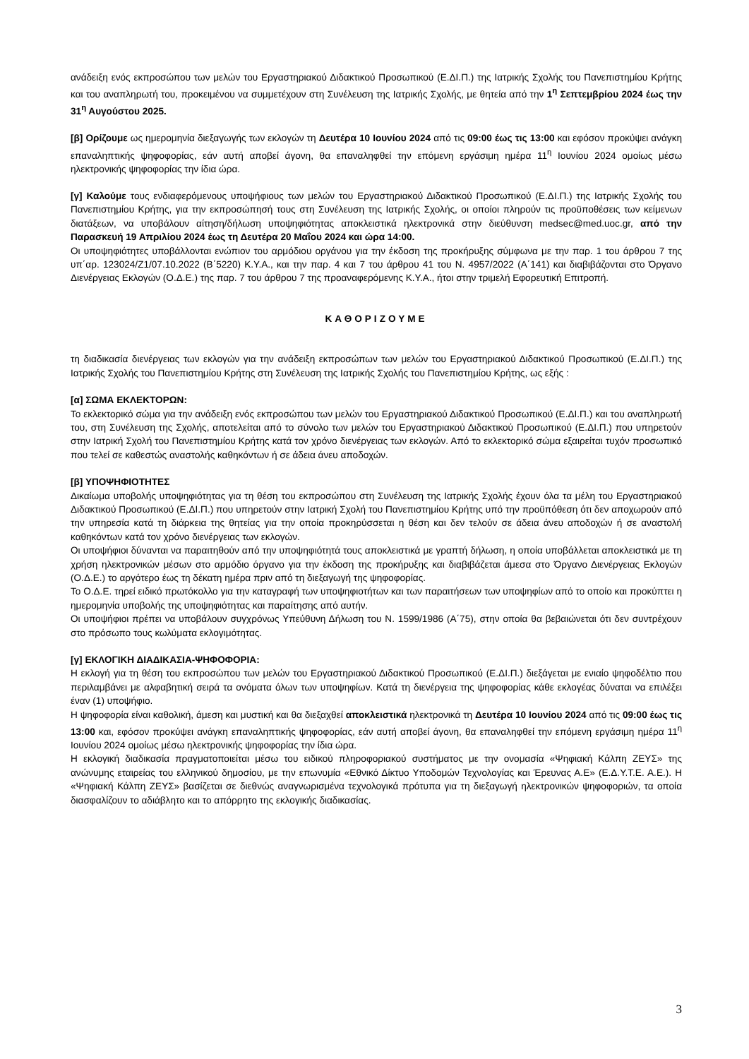ανάδειξη ενός εκπροσώπου των μελών του Εργαστηριακού Διδακτικού Προσωπικού (Ε.ΔΙ.Π.) της Ιατρικής Σχολής του Πανεπιστημίου Κρήτης και του αναπληρωτή του, προκειμένου να συμμετέχουν στη Συνέλευση της Ιατρικής Σχολής, με θητεία από την 1<sup>η</sup> Σεπτεμβρίου 2024 έως την 31<sup>η</sup> Αυγούστου 2025.
[β] Ορίζουμε ως ημερομηνία διεξαγωγής των εκλογών τη Δευτέρα 10 Ιουνίου 2024 από τις 09:00 έως τις 13:00 και εφόσον προκύψει ανάγκη επαναληπτικής ψηφοφορίας, εάν αυτή αποβεί άγονη, θα επαναληφθεί την επόμενη εργάσιμη ημέρα 11<sup>η</sup> Ιουνίου 2024 ομοίως μέσω ηλεκτρονικής ψηφοφορίας την ίδια ώρα.
[γ] Καλούμε τους ενδιαφερόμενους υποψήφιους των μελών του Εργαστηριακού Διδακτικού Προσωπικού (Ε.ΔΙ.Π.) της Ιατρικής Σχολής του Πανεπιστημίου Κρήτης, για την εκπροσώπησή τους στη Συνέλευση της Ιατρικής Σχολής, οι οποίοι πληρούν τις προϋποθέσεις των κείμενων διατάξεων, να υποβάλουν αίτηση/δήλωση υποψηφιότητας αποκλειστικά ηλεκτρονικά στην διεύθυνση medsec@med.uoc.gr, από την Παρασκευή 19 Απριλίου 2024 έως τη Δευτέρα 20 Μαΐου 2024 και ώρα 14:00.
Οι υποψηφιότητες υποβάλλονται ενώπιον του αρμόδιου οργάνου για την έκδοση της προκήρυξης σύμφωνα με την παρ. 1 του άρθρου 7 της υπ΄αρ. 123024/Ζ1/07.10.2022 (Β΄5220) Κ.Υ.Α., και την παρ. 4 και 7 του άρθρου 41 του Ν. 4957/2022 (Α΄141) και διαβιβάζονται στο Όργανο Διενέργειας Εκλογών (Ο.Δ.Ε.) της παρ. 7 του άρθρου 7 της προαναφερόμενης Κ.Υ.Α., ήτοι στην τριμελή Εφορευτική Επιτροπή.
ΚΑΘΟΡΙΖΟΥΜΕ
τη διαδικασία διενέργειας των εκλογών για την ανάδειξη εκπροσώπων των μελών του Εργαστηριακού Διδακτικού Προσωπικού (Ε.ΔΙ.Π.) της Ιατρικής Σχολής του Πανεπιστημίου Κρήτης στη Συνέλευση της Ιατρικής Σχολής του Πανεπιστημίου Κρήτης, ως εξής :
[α] ΣΩΜΑ ΕΚΛΕΚΤΟΡΩΝ:
Το εκλεκτορικό σώμα για την ανάδειξη ενός εκπροσώπου των μελών του Εργαστηριακού Διδακτικού Προσωπικού (Ε.ΔΙ.Π.) και του αναπληρωτή του, στη Συνέλευση της Σχολής, αποτελείται από το σύνολο των μελών του Εργαστηριακού Διδακτικού Προσωπικού (Ε.ΔΙ.Π.) που υπηρετούν στην Ιατρική Σχολή του Πανεπιστημίου Κρήτης κατά τον χρόνο διενέργειας των εκλογών. Από το εκλεκτορικό σώμα εξαιρείται τυχόν προσωπικό που τελεί σε καθεστώς αναστολής καθηκόντων ή σε άδεια άνευ αποδοχών.
[β] ΥΠΟΨΗΦΙΟΤΗΤΕΣ
Δικαίωμα υποβολής υποψηφιότητας για τη θέση του εκπροσώπου στη Συνέλευση της Ιατρικής Σχολής έχουν όλα τα μέλη του Εργαστηριακού Διδακτικού Προσωπικού (Ε.ΔΙ.Π.) που υπηρετούν στην Ιατρική Σχολή του Πανεπιστημίου Κρήτης υπό την προϋπόθεση ότι δεν αποχωρούν από την υπηρεσία κατά τη διάρκεια της θητείας για την οποία προκηρύσσεται η θέση και δεν τελούν σε άδεια άνευ αποδοχών ή σε αναστολή καθηκόντων κατά τον χρόνο διενέργειας των εκλογών.
Οι υποψήφιοι δύνανται να παραιτηθούν από την υποψηφιότητά τους αποκλειστικά με γραπτή δήλωση, η οποία υποβάλλεται αποκλειστικά με τη χρήση ηλεκτρονικών μέσων στο αρμόδιο όργανο για την έκδοση της προκήρυξης και διαβιβάζεται άμεσα στο Όργανο Διενέργειας Εκλογών (Ο.Δ.Ε.) το αργότερο έως τη δέκατη ημέρα πριν από τη διεξαγωγή της ψηφοφορίας.
Το Ο.Δ.Ε. τηρεί ειδικό πρωτόκολλο για την καταγραφή των υποψηφιοτήτων και των παραιτήσεων των υποψηφίων από το οποίο και προκύπτει η ημερομηνία υποβολής της υποψηφιότητας και παραίτησης από αυτήν.
Οι υποψήφιοι πρέπει να υποβάλουν συγχρόνως Υπεύθυνη Δήλωση του Ν. 1599/1986 (Α΄75), στην οποία θα βεβαιώνεται ότι δεν συντρέχουν στο πρόσωπο τους κωλύματα εκλογιμότητας.
[γ] ΕΚΛΟΓΙΚΗ ΔΙΑΔΙΚΑΣΙΑ-ΨΗΦΟΦΟΡΙΑ:
Η εκλογή για τη θέση του εκπροσώπου των μελών του Εργαστηριακού Διδακτικού Προσωπικού (Ε.ΔΙ.Π.) διεξάγεται με ενιαίο ψηφοδέλτιο που περιλαμβάνει με αλφαβητική σειρά τα ονόματα όλων των υποψηφίων. Κατά τη διενέργεια της ψηφοφορίας κάθε εκλογέας δύναται να επιλέξει έναν (1) υποψήφιο.
Η ψηφοφορία είναι καθολική, άμεση και μυστική και θα διεξαχθεί αποκλειστικά ηλεκτρονικά τη Δευτέρα 10 Ιουνίου 2024 από τις 09:00 έως τις 13:00 και, εφόσον προκύψει ανάγκη επαναληπτικής ψηφοφορίας, εάν αυτή αποβεί άγονη, θα επαναληφθεί την επόμενη εργάσιμη ημέρα 11<sup>η</sup> Ιουνίου 2024 ομοίως μέσω ηλεκτρονικής ψηφοφορίας την ίδια ώρα.
Η εκλογική διαδικασία πραγματοποιείται μέσω του ειδικού πληροφοριακού συστήματος με την ονομασία «Ψηφιακή Κάλπη ΖΕΥΣ» της ανώνυμης εταιρείας του ελληνικού δημοσίου, με την επωνυμία «Εθνικό Δίκτυο Υποδομών Τεχνολογίας και Έρευνας Α.Ε» (Ε.Δ.Υ.Τ.Ε. Α.Ε.). Η «Ψηφιακή Κάλπη ΖΕΥΣ» βασίζεται σε διεθνώς αναγνωρισμένα τεχνολογικά πρότυπα για τη διεξαγωγή ηλεκτρονικών ψηφοφοριών, τα οποία διασφαλίζουν το αδιάβλητο και το απόρρητο της εκλογικής διαδικασίας.
3